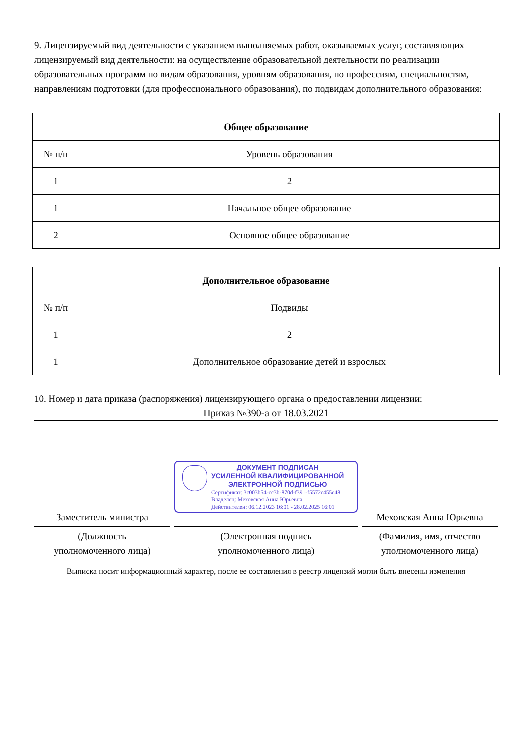9. Лицензируемый вид деятельности с указанием выполняемых работ, оказываемых услуг, составляющих лицензируемый вид деятельности: на осуществление образовательной деятельности по реализации образовательных программ по видам образования, уровням образования, по профессиям, специальностям, направлениям подготовки (для профессионального образования), по подвидам дополнительного образования:
| Общее образование | |
| --- | --- |
| № п/п | Уровень образования |
| 1 | 2 |
| 1 | Начальное общее образование |
| 2 | Основное общее образование |
| Дополнительное образование | |
| --- | --- |
| № п/п | Подвиды |
| 1 | 2 |
| 1 | Дополнительное образование детей и взрослых |
10. Номер и дата приказа (распоряжения) лицензирующего органа о предоставлении лицензии:
Приказ №390-а от 18.03.2021
Заместитель министра
(Должность
уполномоченного лица)
ДОКУМЕНТ ПОДПИСАН
УСИЛЕННОЙ КВАЛИФИЦИРОВАННОЙ
ЭЛЕКТРОННОЙ ПОДПИСЬЮ
Сертификат: 3c003b54-cc3b-870d-f391-f5572c455e48
Владелец: Меховская Анна Юрьевна
Действителен: 06.12.2023 16:01 - 28.02.2025 16:01
(Электронная подпись
уполномоченного лица)
Меховская Анна Юрьевна
(Фамилия, имя, отчество
уполномоченного лица)
Выписка носит информационный характер, после ее составления в реестр лицензий могли быть внесены изменения